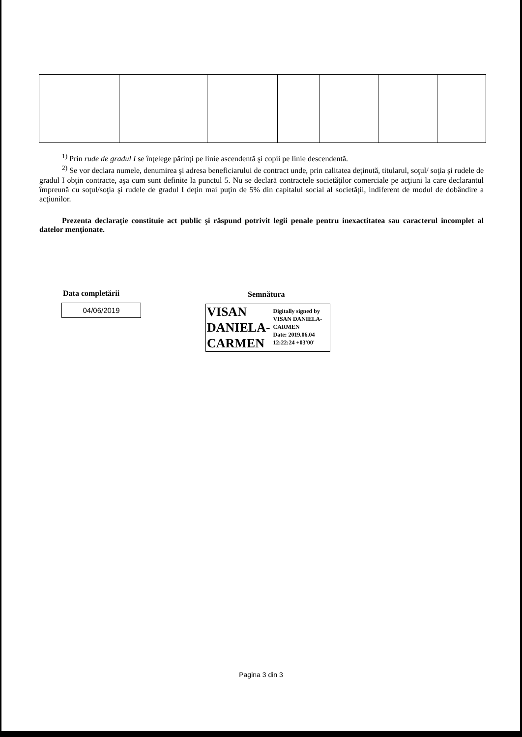<sup>1)</sup> Prin rude de gradul I se înţelege părinţi pe linie ascendentă şi copii pe linie descendentă.
<sup>2)</sup> Se vor declara numele, denumirea şi adresa beneficiarului de contract unde, prin calitatea deţinută, titularul, soţul/ soţia şi rudele de gradul I obţin contracte, aşa cum sunt definite la punctul 5. Nu se declară contractele societăţilor comerciale pe acţiuni la care declarantul împreună cu soţul/soţia şi rudele de gradul I deţin mai puţin de 5% din capitalul social al societăţii, indiferent de modul de dobândire a acţiunilor.
Prezenta declaraţie constituie act public şi răspund potrivit legii penale pentru inexactitatea sau caracterul incomplet al datelor menţionate.
Data completării
04/06/2019
Semnătura
VISAN
DANIELA-
CARMEN
Digitally signed by
VISAN DANIELA-
CARMEN
Date: 2019.06.04
12:22:24 +03'00'
Pagina 3 din 3